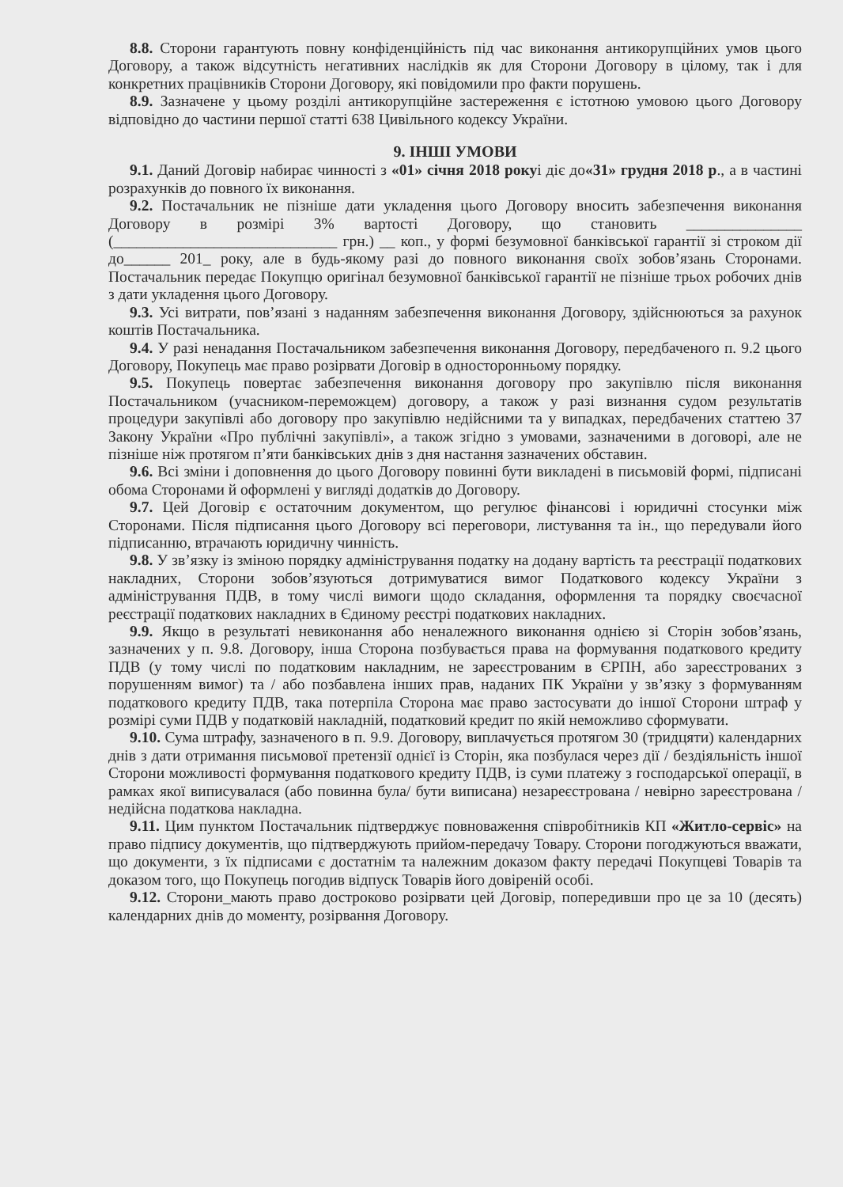8.8. Сторони гарантують повну конфіденційність під час виконання антикорупційних умов цього Договору, а також відсутність негативних наслідків як для Сторони Договору в цілому, так і для конкретних працівників Сторони Договору, які повідомили про факти порушень.
8.9. Зазначене у цьому розділі антикорупційне застереження є істотною умовою цього Договору відповідно до частини першої статті 638 Цивільного кодексу України.
9. ІНШІ УМОВИ
9.1. Даний Договір набирає чинності з «01» січня 2018 рокуі діє до«31» грудня 2018 р., а в частині розрахунків до повного їх виконання.
9.2. Постачальник не пізніше дати укладення цього Договору вносить забезпечення виконання Договору в розмірі 3% вартості Договору, що становить _______________ (_____________________________ грн.) __ коп., у формі безумовної банківської гарантії зі строком дії до______ 201_ року, але в будь-якому разі до повного виконання своїх зобов’язань Сторонами. Постачальник передає Покупцю оригінал безумовної банківської гарантії не пізніше трьох робочих днів з дати укладення цього Договору.
9.3. Усі витрати, пов’язані з наданням забезпечення виконання Договору, здійснюються за рахунок коштів Постачальника.
9.4. У разі ненадання Постачальником забезпечення виконання Договору, передбаченого п. 9.2 цього Договору, Покупець має право розірвати Договір в односторонньому порядку.
9.5. Покупець повертає забезпечення виконання договору про закупівлю після виконання Постачальником (учасником-переможцем) договору, а також у разі визнання судом результатів процедури закупівлі або договору про закупівлю недійсними та у випадках, передбачених статтею 37 Закону України «Про публічні закупівлі», а також згідно з умовами, зазначеними в договорі, але не пізніше ніж протягом п’яти банківських днів з дня настання зазначених обставин.
9.6. Всі зміни і доповнення до цього Договору повинні бути викладені в письмовій формі, підписані обома Сторонами й оформлені у вигляді додатків до Договору.
9.7. Цей Договір є остаточним документом, що регулює фінансові і юридичні стосунки між Сторонами. Після підписання цього Договору всі переговори, листування та ін., що передували його підписанню, втрачають юридичну чинність.
9.8. У зв’язку із зміною порядку адміністрування податку на додану вартість та реєстрації податкових накладних, Сторони зобов’язуються дотримуватися вимог Податкового кодексу України з адміністрування ПДВ, в тому числі вимоги щодо складання, оформлення та порядку своєчасної реєстрації податкових накладних в Єдиному реєстрі податкових накладних.
9.9. Якщо в результаті невиконання або неналежного виконання однією зі Сторін зобов’язань, зазначених у п. 9.8. Договору, інша Сторона позбувається права на формування податкового кредиту ПДВ (у тому числі по податковим накладним, не зареєстрованим в ЄРПН, або зареєстрованих з порушенням вимог) та / або позбавлена інших прав, наданих ПК України у зв’язку з формуванням податкового кредиту ПДВ, така потерпіла Сторона має право застосувати до іншої Сторони штраф у розмірі суми ПДВ у податковій накладній, податковий кредит по якій неможливо сформувати.
9.10. Сума штрафу, зазначеного в п. 9.9. Договору, виплачується протягом 30 (тридцяти) календарних днів з дати отримання письмової претензії однієї із Сторін, яка позбулася через дії / бездіяльність іншої Сторони можливості формування податкового кредиту ПДВ, із суми платежу з господарської операції, в рамках якої виписувалася (або повинна була/ бути виписана) незареєстрована / невірно зареєстрована / недійсна податкова накладна.
9.11. Цим пунктом Постачальник підтверджує повноваження співробітників КП «Житло-сервіс» на право підпису документів, що підтверджують прийом-передачу Товару. Сторони погоджуються вважати, що документи, з їх підписами є достатнім та належним доказом факту передачі Покупцеві Товарів та доказом того, що Покупець погодив відпуск Товарів його довіреній особі.
9.12. Сторони_мають право достроково розірвати цей Договір, попередивши про це за 10 (десять) календарних днів до моменту, розірвання Договору.